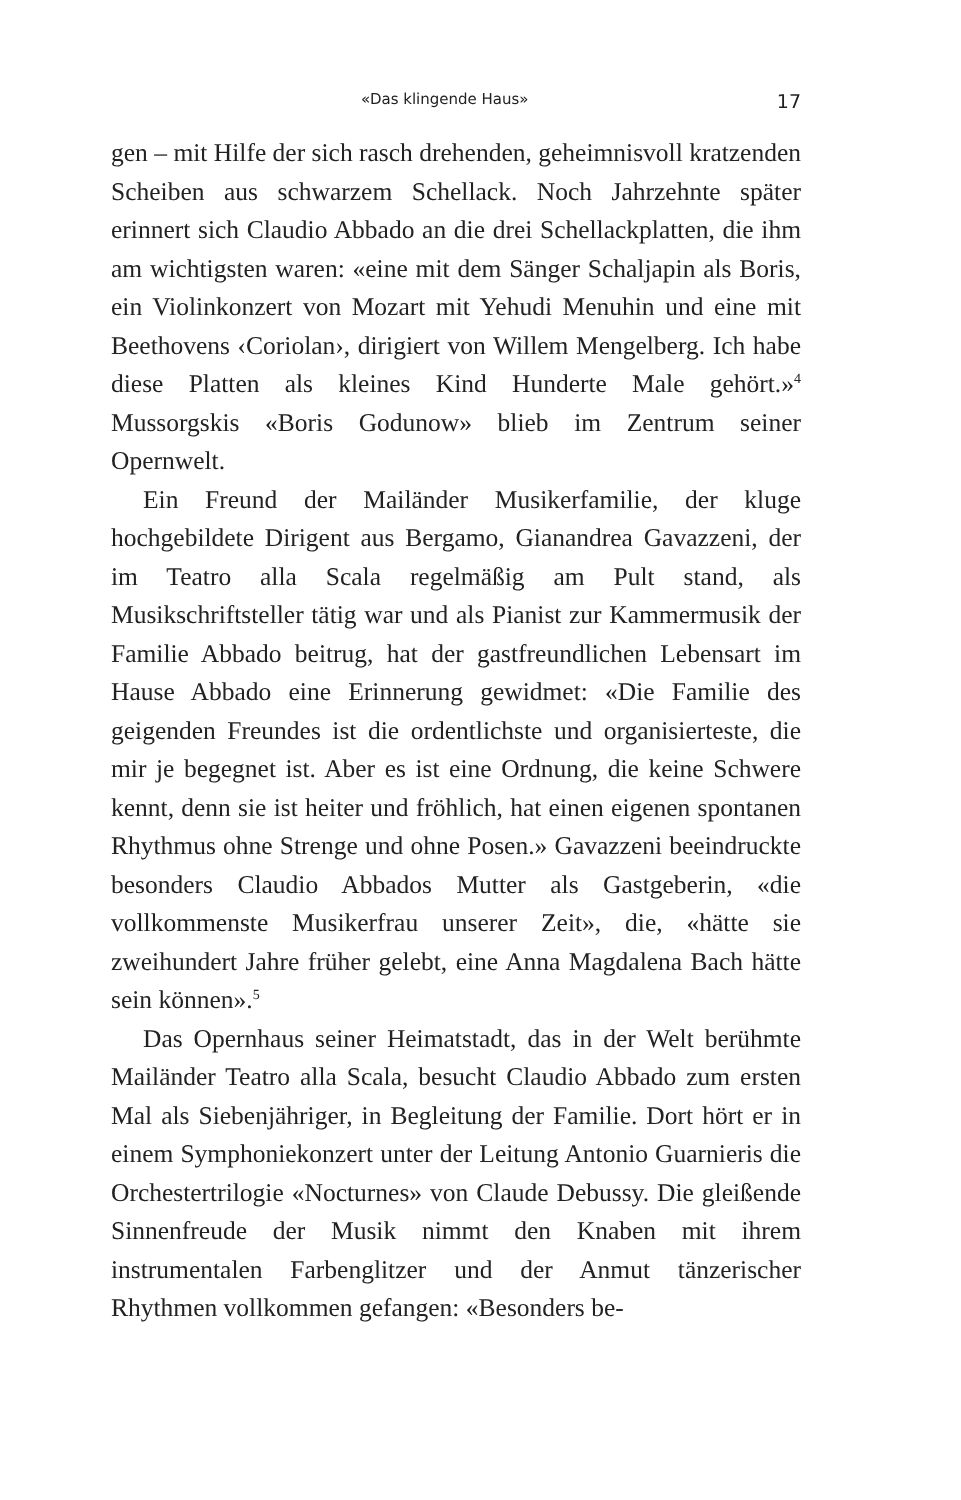«Das klingende Haus» 17
gen – mit Hilfe der sich rasch drehenden, geheimnisvoll kratzenden Scheiben aus schwarzem Schellack. Noch Jahrzehnte später erinnert sich Claudio Abbado an die drei Schellackplatten, die ihm am wichtigsten waren: «eine mit dem Sänger Schaljapin als Boris, ein Violinkonzert von Mozart mit Yehudi Menuhin und eine mit Beethovens ‹Coriolan›, dirigiert von Willem Mengelberg. Ich habe diese Platten als kleines Kind Hunderte Male gehört.»<sup>4</sup> Mussorgskis «Boris Godunow» blieb im Zentrum seiner Opernwelt.
Ein Freund der Mailänder Musikerfamilie, der kluge hochgebildete Dirigent aus Bergamo, Gianandrea Gavazzeni, der im Teatro alla Scala regelmäßig am Pult stand, als Musikschriftsteller tätig war und als Pianist zur Kammermusik der Familie Abbado beitrug, hat der gastfreundlichen Lebensart im Hause Abbado eine Erinnerung gewidmet: «Die Familie des geigenden Freundes ist die ordentlichste und organisierteste, die mir je begegnet ist. Aber es ist eine Ordnung, die keine Schwere kennt, denn sie ist heiter und fröhlich, hat einen eigenen spontanen Rhythmus ohne Strenge und ohne Posen.» Gavazzeni beeindruckte besonders Claudio Abbados Mutter als Gastgeberin, «die vollkommenste Musikerfrau unserer Zeit», die, «hätte sie zweihundert Jahre früher gelebt, eine Anna Magdalena Bach hätte sein können».<sup>5</sup>
Das Opernhaus seiner Heimatstadt, das in der Welt berühmte Mailänder Teatro alla Scala, besucht Claudio Abbado zum ersten Mal als Siebenjähriger, in Begleitung der Familie. Dort hört er in einem Symphoniekonzert unter der Leitung Antonio Guarnieris die Orchestertrilogie «Nocturnes» von Claude Debussy. Die gleißende Sinnenfreude der Musik nimmt den Knaben mit ihrem instrumentalen Farbenglitzer und der Anmut tänzerischer Rhythmen vollkommen gefangen: «Besonders be-